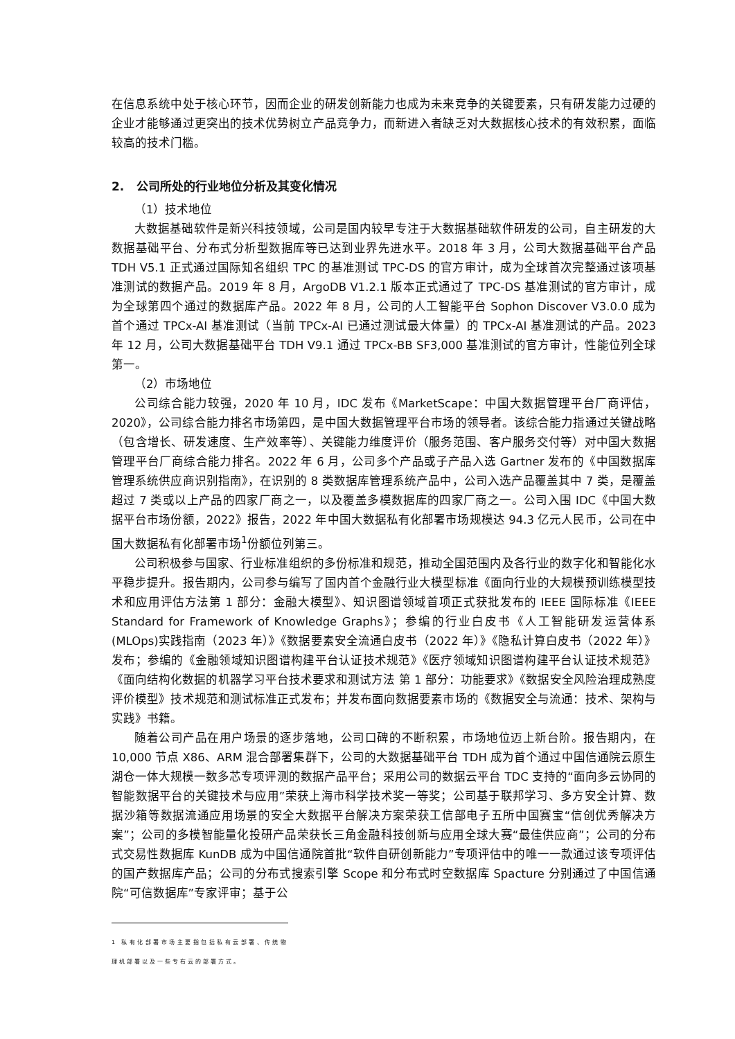在信息系统中处于核心环节，因而企业的研发创新能力也成为未来竞争的关键要素，只有研发能力过硬的企业才能够通过更突出的技术优势树立产品竞争力，而新进入者缺乏对大数据核心技术的有效积累，面临较高的技术门槛。
2. 公司所处的行业地位分析及其变化情况
（1）技术地位
大数据基础软件是新兴科技领域，公司是国内较早专注于大数据基础软件研发的公司，自主研发的大数据基础平台、分布式分析型数据库等已达到业界先进水平。2018 年 3 月，公司大数据基础平台产品 TDH V5.1 正式通过国际知名组织 TPC 的基准测试 TPC-DS 的官方审计，成为全球首次完整通过该项基准测试的数据产品。2019 年 8 月，ArgoDB V1.2.1 版本正式通过了 TPC-DS 基准测试的官方审计，成为全球第四个通过的数据库产品。2022 年 8 月，公司的人工智能平台 Sophon Discover V3.0.0 成为首个通过 TPCx-AI 基准测试（当前 TPCx-AI 已通过测试最大体量）的 TPCx-AI 基准测试的产品。2023 年 12 月，公司大数据基础平台 TDH V9.1 通过 TPCx-BB SF3,000 基准测试的官方审计，性能位列全球第一。
（2）市场地位
公司综合能力较强，2020 年 10 月，IDC 发布《MarketScape：中国大数据管理平台厂商评估，2020》，公司综合能力排名市场第四，是中国大数据管理平台市场的领导者。该综合能力指通过关键战略（包含增长、研发速度、生产效率等）、关键能力维度评价（服务范围、客户服务交付等）对中国大数据管理平台厂商综合能力排名。2022 年 6 月，公司多个产品或子产品入选 Gartner 发布的《中国数据库管理系统供应商识别指南》，在识别的 8 类数据库管理系统产品中，公司入选产品覆盖其中 7 类，是覆盖超过 7 类或以上产品的四家厂商之一，以及覆盖多模数据库的四家厂商之一。公司入围 IDC《中国大数据平台市场份额，2022》报告，2022 年中国大数据私有化部署市场规模达 94.3 亿元人民币，公司在中国大数据私有化部署市场<sup>1</sup>份额位列第三。
公司积极参与国家、行业标准组织的多份标准和规范，推动全国范围内及各行业的数字化和智能化水平稳步提升。报告期内，公司参与编写了国内首个金融行业大模型标准《面向行业的大规模预训练模型技术和应用评估方法第 1 部分：金融大模型》、知识图谱领域首项正式获批发布的 IEEE 国际标准《IEEE Standard for Framework of Knowledge Graphs》；参编的行业白皮书《人工智能研发运营体系(MLOps)实践指南（2023 年）》《数据要素安全流通白皮书（2022 年）》《隐私计算白皮书（2022 年）》发布；参编的《金融领域知识图谱构建平台认证技术规范》《医疗领域知识图谱构建平台认证技术规范》《面向结构化数据的机器学习平台技术要求和测试方法 第 1 部分：功能要求》《数据安全风险治理成熟度评价模型》技术规范和测试标准正式发布；并发布面向数据要素市场的《数据安全与流通：技术、架构与实践》书籍。
随着公司产品在用户场景的逐步落地，公司口碑的不断积累，市场地位迈上新台阶。报告期内，在 10,000 节点 X86、ARM 混合部署集群下，公司的大数据基础平台 TDH 成为首个通过中国信通院云原生湖仓一体大规模一数多芯专项评测的数据产品平台；采用公司的数据云平台 TDC 支持的“面向多云协同的智能数据平台的关键技术与应用”荣获上海市科学技术奖一等奖；公司基于联邦学习、多方安全计算、数据沙箱等数据流通应用场景的安全大数据平台解决方案荣获工信部电子五所中国赛宝“信创优秀解决方案”；公司的多模智能量化投研产品荣获长三角金融科技创新与应用全球大赛“最佳供应商”；公司的分布式交易性数据库 KunDB 成为中国信通院首批“软件自研创新能力”专项评估中的唯一一款通过该专项评估的国产数据库产品；公司的分布式搜索引擎 Scope 和分布式时空数据库 Spacture 分别通过了中国信通院“可信数据库”专家评审；基于公
1 私有化部署市场主要指包括私有云部署、传统物理机部署以及一些专有云的部署方式。